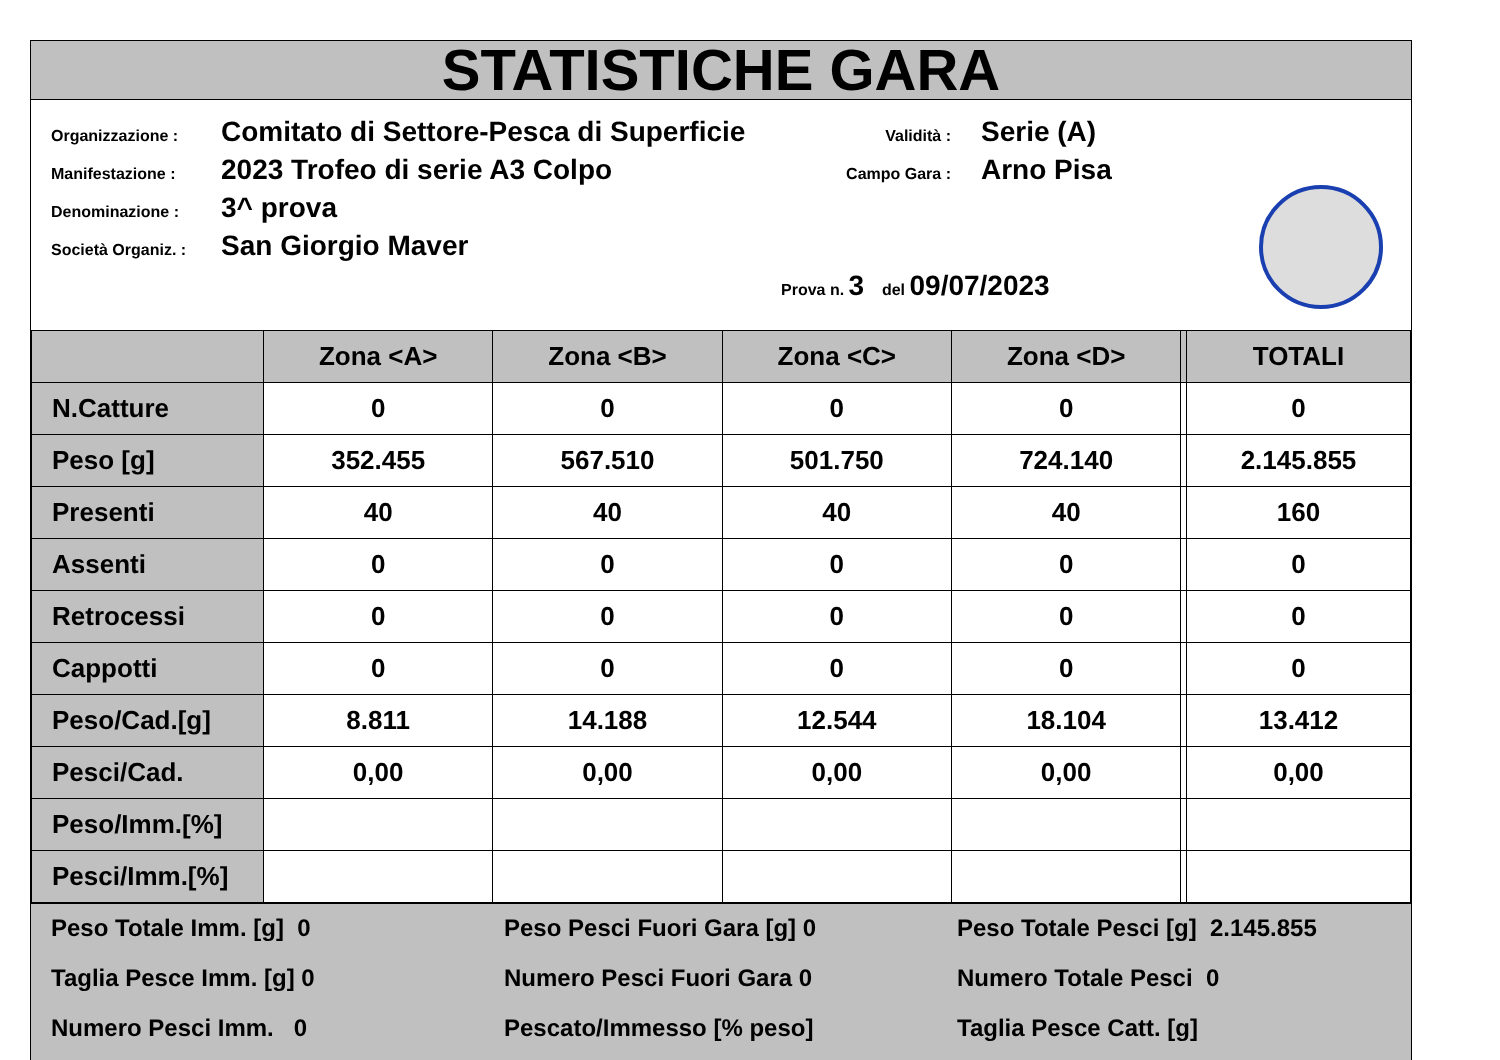STATISTICHE GARA
Organizzazione : Comitato di Settore-Pesca di Superficie
Manifestazione : 2023 Trofeo di serie A3 Colpo
Denominazione : 3^ prova
Società Organiz. : San Giorgio Maver
Validità : Serie (A)
Campo Gara : Arno Pisa
Prova n. 3 del 09/07/2023
| | Zona <A> | Zona <B> | Zona <C> | Zona <D> | | TOTALI |
| --- | --- | --- | --- | --- | --- | --- |
| N.Catture | 0 | 0 | 0 | 0 | | 0 |
| Peso [g] | 352.455 | 567.510 | 501.750 | 724.140 | | 2.145.855 |
| Presenti | 40 | 40 | 40 | 40 | | 160 |
| Assenti | 0 | 0 | 0 | 0 | | 0 |
| Retrocessi | 0 | 0 | 0 | 0 | | 0 |
| Cappotti | 0 | 0 | 0 | 0 | | 0 |
| Peso/Cad.[g] | 8.811 | 14.188 | 12.544 | 18.104 | | 13.412 |
| Pesci/Cad. | 0,00 | 0,00 | 0,00 | 0,00 | | 0,00 |
| Peso/Imm.[%] | | | | | | |
| Pesci/Imm.[%] | | | | | | |
Peso Totale Imm. [g] 0
Peso Pesci Fuori Gara [g] 0
Peso Totale Pesci [g] 2.145.855
Taglia Pesce Imm. [g] 0
Numero Pesci Fuori Gara 0
Numero Totale Pesci 0
Numero Pesci Imm. 0
Pescato/Immesso [% peso]
Taglia Pesce Catt. [g]